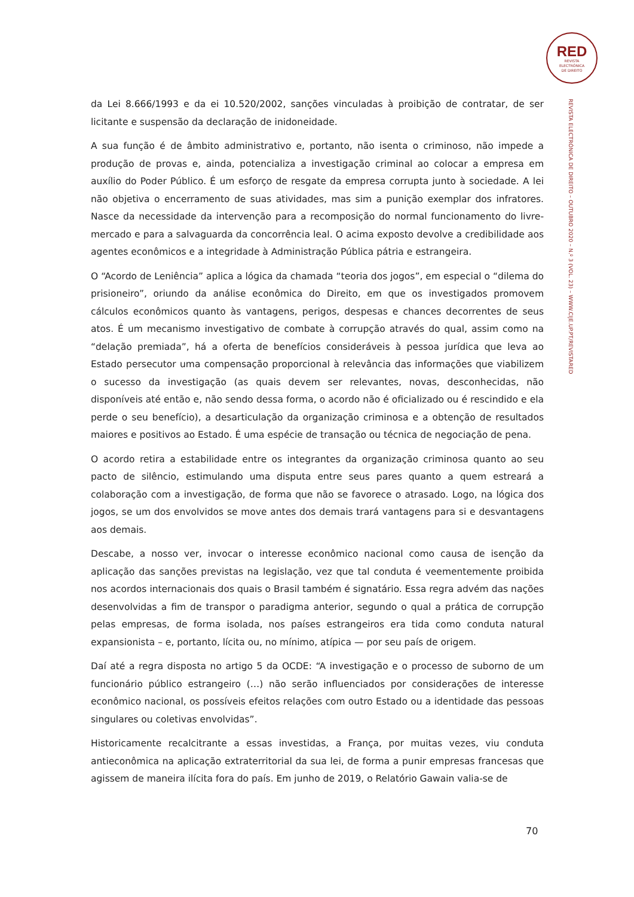RED
REVISTA
ELECTRÓNICA
DE DIREITO
REVISTA ELECTRÓNICA DE DIREITO – OUTUBRO 2020 – N.º 3 (VOL. 23) – WWW.CIJE.UP.PT/REVISTARED
da Lei 8.666/1993 e da ei 10.520/2002, sanções vinculadas à proibição de contratar, de ser licitante e suspensão da declaração de inidoneidade.
A sua função é de âmbito administrativo e, portanto, não isenta o criminoso, não impede a produção de provas e, ainda, potencializa a investigação criminal ao colocar a empresa em auxílio do Poder Público. É um esforço de resgate da empresa corrupta junto à sociedade. A lei não objetiva o encerramento de suas atividades, mas sim a punição exemplar dos infratores. Nasce da necessidade da intervenção para a recomposição do normal funcionamento do livre-mercado e para a salvaguarda da concorrência leal. O acima exposto devolve a credibilidade aos agentes econômicos e a integridade à Administração Pública pátria e estrangeira.
O “Acordo de Leniência” aplica a lógica da chamada “teoria dos jogos”, em especial o “dilema do prisioneiro”, oriundo da análise econômica do Direito, em que os investigados promovem cálculos econômicos quanto às vantagens, perigos, despesas e chances decorrentes de seus atos. É um mecanismo investigativo de combate à corrupção através do qual, assim como na “delação premiada”, há a oferta de benefícios consideráveis à pessoa jurídica que leva ao Estado persecutor uma compensação proporcional à relevância das informações que viabilizem o sucesso da investigação (as quais devem ser relevantes, novas, desconhecidas, não disponíveis até então e, não sendo dessa forma, o acordo não é oficializado ou é rescindido e ela perde o seu benefício), a desarticulação da organização criminosa e a obtenção de resultados maiores e positivos ao Estado. É uma espécie de transação ou técnica de negociação de pena.
O acordo retira a estabilidade entre os integrantes da organização criminosa quanto ao seu pacto de silêncio, estimulando uma disputa entre seus pares quanto a quem estreará a colaboração com a investigação, de forma que não se favorece o atrasado. Logo, na lógica dos jogos, se um dos envolvidos se move antes dos demais trará vantagens para si e desvantagens aos demais.
Descabe, a nosso ver, invocar o interesse econômico nacional como causa de isenção da aplicação das sanções previstas na legislação, vez que tal conduta é veementemente proibida nos acordos internacionais dos quais o Brasil também é signatário. Essa regra advém das nações desenvolvidas a fim de transpor o paradigma anterior, segundo o qual a prática de corrupção pelas empresas, de forma isolada, nos países estrangeiros era tida como conduta natural expansionista – e, portanto, lícita ou, no mínimo, atípica — por seu país de origem.
Daí até a regra disposta no artigo 5 da OCDE: “A investigação e o processo de suborno de um funcionário público estrangeiro (…) não serão influenciados por considerações de interesse econômico nacional, os possíveis efeitos relações com outro Estado ou a identidade das pessoas singulares ou coletivas envolvidas”.
Historicamente recalcitrante a essas investidas, a França, por muitas vezes, viu conduta antieconômica na aplicação extraterritorial da sua lei, de forma a punir empresas francesas que agissem de maneira ilícita fora do país. Em junho de 2019, o Relatório Gawain valia-se de
70